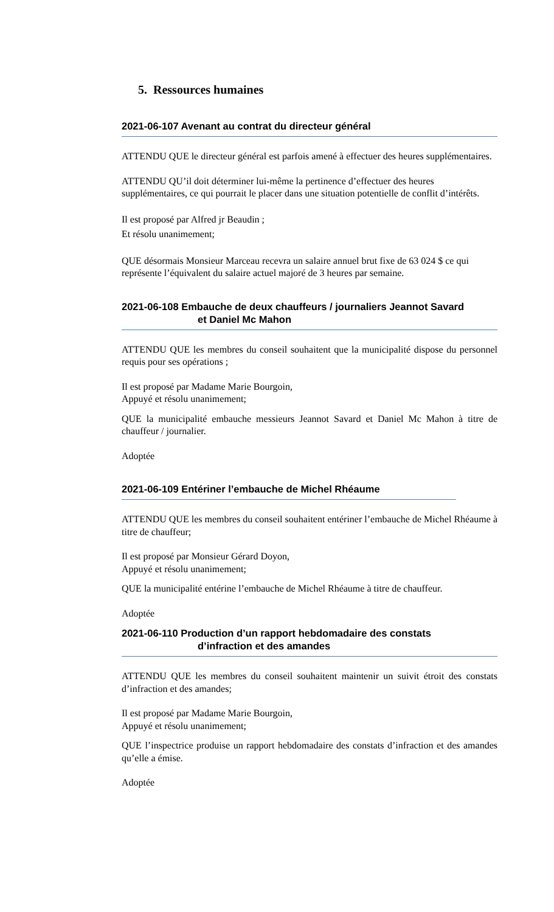5. Ressources humaines
2021-06-107 Avenant au contrat du directeur général
ATTENDU QUE le directeur général est parfois amené à effectuer des heures supplémentaires.
ATTENDU QU’il doit déterminer lui-même la pertinence d’effectuer des heures supplémentaires, ce qui pourrait le placer dans une situation potentielle de conflit d’intérêts.
Il est proposé par Alfred jr Beaudin ;
Et résolu unanimement;
QUE désormais Monsieur Marceau recevra un salaire annuel brut fixe de 63 024 $ ce qui représente l’équivalent du salaire actuel majoré de 3 heures par semaine.
2021-06-108 Embauche de deux chauffeurs / journaliers Jeannot Savard
et Daniel Mc Mahon
ATTENDU QUE les membres du conseil souhaitent que la municipalité dispose du personnel requis pour ses opérations ;
Il est proposé par Madame Marie Bourgoin,
Appuyé et résolu unanimement;
QUE la municipalité embauche messieurs Jeannot Savard et Daniel Mc Mahon à titre de chauffeur / journalier.
Adoptée
2021-06-109 Entériner l’embauche de Michel Rhéaume
ATTENDU QUE les membres du conseil souhaitent entériner l’embauche de Michel Rhéaume à titre de chauffeur;
Il est proposé par Monsieur Gérard Doyon,
Appuyé et résolu unanimement;
QUE la municipalité entérine l’embauche de Michel Rhéaume à titre de chauffeur.
Adoptée
2021-06-110 Production d’un rapport hebdomadaire des constats
d’infraction et des amandes
ATTENDU QUE les membres du conseil souhaitent maintenir un suivit étroit des constats d’infraction et des amandes;
Il est proposé par Madame Marie Bourgoin,
Appuyé et résolu unanimement;
QUE l’inspectrice produise un rapport hebdomadaire des constats d’infraction et des amandes qu’elle a émise.
Adoptée